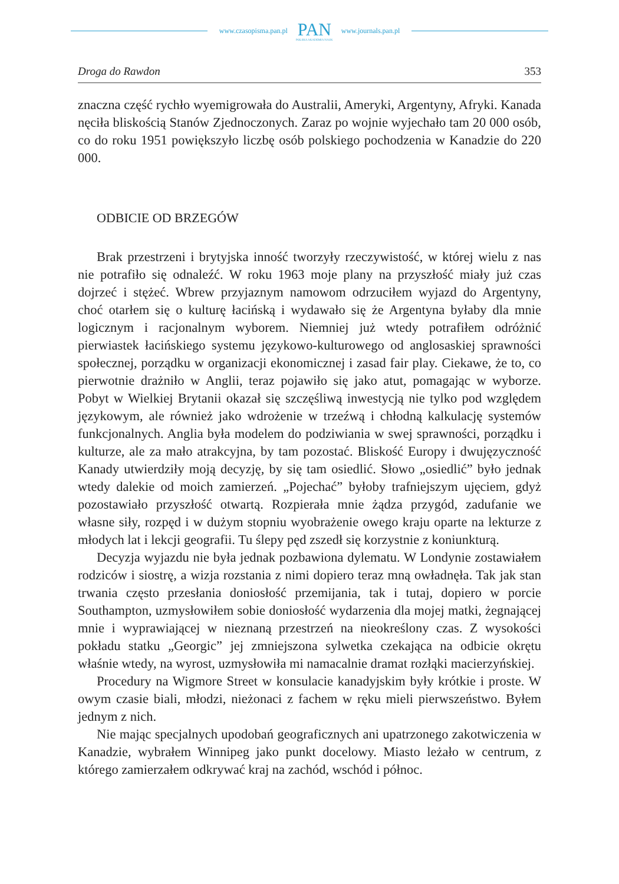www.czasopisma.pan.pl
PAN
POLSKA AKADEMIA NAUK
www.journals.pan.pl
Droga do Rawdon 353
znaczna część rychło wyemigrowała do Australii, Ameryki, Argentyny, Afryki. Kanada nęciła bliskością Stanów Zjednoczonych. Zaraz po wojnie wyjechało tam 20 000 osób, co do roku 1951 powiększyło liczbę osób polskiego pochodzenia w Kanadzie do 220 000.
ODBICIE OD BRZEGÓW
Brak przestrzeni i brytyjska inność tworzyły rzeczywistość, w której wielu z nas nie potrafiło się odnaleźć. W roku 1963 moje plany na przyszłość miały już czas dojrzeć i stężeć. Wbrew przyjaznym namowom odrzuciłem wyjazd do Argentyny, choć otarłem się o kulturę łacińską i wydawało się że Argentyna byłaby dla mnie logicznym i racjonalnym wyborem. Niemniej już wtedy potrafiłem odróżnić pierwiastek łacińskiego systemu językowo-kulturowego od anglosaskiej sprawności społecznej, porządku w organizacji ekonomicznej i zasad fair play. Ciekawe, że to, co pierwotnie drażniło w Anglii, teraz pojawiło się jako atut, pomagając w wyborze. Pobyt w Wielkiej Brytanii okazał się szczęśliwą inwestycją nie tylko pod względem językowym, ale również jako wdrożenie w trzeźwą i chłodną kalkulację systemów funkcjonalnych. Anglia była modelem do podziwiania w swej sprawności, porządku i kulturze, ale za mało atrakcyjna, by tam pozostać. Bliskość Europy i dwujęzyczność Kanady utwierdziły moją decyzję, by się tam osiedlić. Słowo „osiedlić” było jednak wtedy dalekie od moich zamierzeń. „Pojechać” byłoby trafniejszym ujęciem, gdyż pozostawiało przyszłość otwartą. Rozpierała mnie żądza przygód, zadufanie we własne siły, rozpęd i w dużym stopniu wyobrażenie owego kraju oparte na lekturze z młodych lat i lekcji geografii. Tu ślepy pęd zszedł się korzystnie z koniunkturą.
Decyzja wyjazdu nie była jednak pozbawiona dylematu. W Londynie zostawiałem rodziców i siostrę, a wizja rozstania z nimi dopiero teraz mną owładnęła. Tak jak stan trwania często przesłania doniosłość przemijania, tak i tutaj, dopiero w porcie Southampton, uzmysłowiłem sobie doniosłość wydarzenia dla mojej matki, żegnającej mnie i wyprawiającej w nieznaną przestrzeń na nieokreślony czas. Z wysokości pokładu statku „Georgic” jej zmniejszona sylwetka czekająca na odbicie okrętu właśnie wtedy, na wyrost, uzmysłowiła mi namacalnie dramat rozłąki macierzyńskiej.
Procedury na Wigmore Street w konsulacie kanadyjskim były krótkie i proste. W owym czasie biali, młodzi, nieżonaci z fachem w ręku mieli pierwszeństwo. Byłem jednym z nich.
Nie mając specjalnych upodobań geograficznych ani upatrzonego zakotwiczenia w Kanadzie, wybrałem Winnipeg jako punkt docelowy. Miasto leżało w centrum, z którego zamierzałem odkrywać kraj na zachód, wschód i północ.